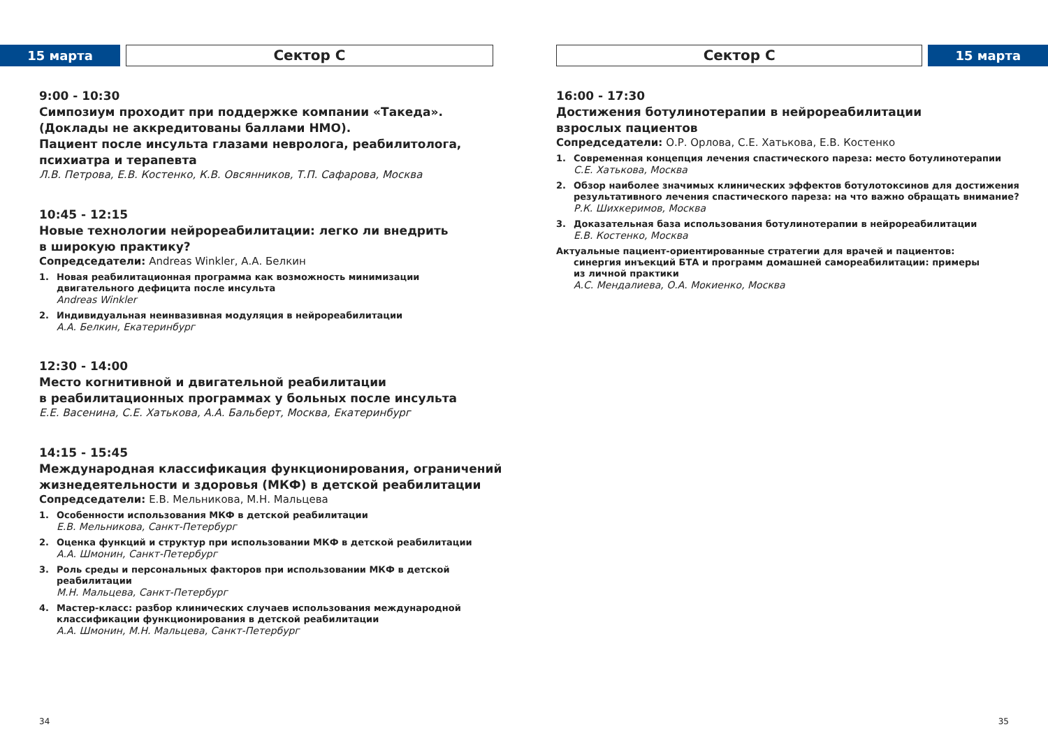15 марта
Сектор С
9:00 - 10:30
Симпозиум проходит при поддержке компании «Такеда».
(Доклады не аккредитованы баллами НМО).
Пациент после инсульта глазами невролога, реабилитолога,
психиатра и терапевта
Л.В. Петрова, Е.В. Костенко, К.В. Овсянников, Т.П. Сафарова, Москва
10:45 - 12:15
Новые технологии нейрореабилитации: легко ли внедрить
в широкую практику?
Сопредседатели: Andreas Winkler, А.А. Белкин
1. Новая реабилитационная программа как возможность минимизации
двигательного дефицита после инсульта
Andreas Winkler
2. Индивидуальная неинвазивная модуляция в нейрореабилитации
А.А. Белкин, Екатеринбург
12:30 - 14:00
Место когнитивной и двигательной реабилитации
в реабилитационных программах у больных после инсульта
Е.Е. Васенина, С.Е. Хатькова, А.А. Бальберт, Москва, Екатеринбург
14:15 - 15:45
Международная классификация функционирования, ограничений
жизнедеятельности и здоровья (МКФ) в детской реабилитации
Сопредседатели: Е.В. Мельникова, М.Н. Мальцева
1. Особенности использования МКФ в детской реабилитации
Е.В. Мельникова, Санкт-Петербург
2. Оценка функций и структур при использовании МКФ в детской реабилитации
А.А. Шмонин, Санкт-Петербург
3. Роль среды и персональных факторов при использовании МКФ в детской
реабилитации
М.Н. Мальцева, Санкт-Петербург
4. Мастер-класс: разбор клинических случаев использования международной
классификации функционирования в детской реабилитации
А.А. Шмонин, М.Н. Мальцева, Санкт-Петербург
34
Сектор С
15 марта
16:00 - 17:30
Достижения ботулинотерапии в нейрореабилитации
взрослых пациентов
Сопредседатели: О.Р. Орлова, С.Е. Хатькова, Е.В. Костенко
1. Современная концепция лечения спастического пареза: место ботулинотерапии
С.Е. Хатькова, Москва
2. Обзор наиболее значимых клинических эффектов ботулотоксинов для достижения
результативного лечения спастического пареза: на что важно обращать внимание?
Р.К. Шихкеримов, Москва
3. Доказательная база использования ботулинотерапии в нейрореабилитации
Е.В. Костенко, Москва
Актуальные пациент-ориентированные стратегии для врачей и пациентов:
синергия инъекций БТА и программ домашней самореабилитации: примеры
из личной практики
А.С. Мендалиева, О.А. Мокиенко, Москва
35